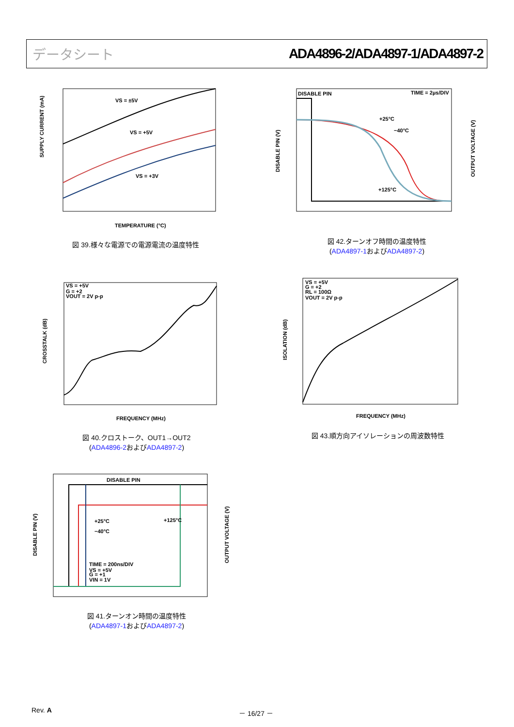データシート ADA4896-2/ADA4897-1/ADA4897-2
VS = ±5V
VS = +5V
VS = +3V
SUPPLY CURRENT (mA)
TEMPERATURE (°C)
図 39.様々な電源での電源電流の温度特性
DISABLE PIN
TIME = 2µs/DIV
+25°C
−40°C
+125°C
DISABLE PIN (V)
OUTPUT VOLTAGE (V)
図 42.ターンオフ時間の温度特性
(ADA4897-1およびADA4897-2)
VS = +5V
G = +2
VOUT = 2V p-p
CROSSTALK (dB)
FREQUENCY (MHz)
図 40.クロストーク、OUT1→OUT2
(ADA4896-2およびADA4897-2)
VS = +5V
G = +2
RL = 100Ω
VOUT = 2V p-p
ISOLATION (dB)
FREQUENCY (MHz)
図 43.順方向アイソレーションの周波数特性
DISABLE PIN
+25°C
−40°C
+125°C
TIME = 200ns/DIV
VS = +5V
G = +1
VIN = 1V
DISABLE PIN (V)
OUTPUT VOLTAGE (V)
図 41.ターンオン時間の温度特性
(ADA4897-1およびADA4897-2)
Rev. A － 16/27 －